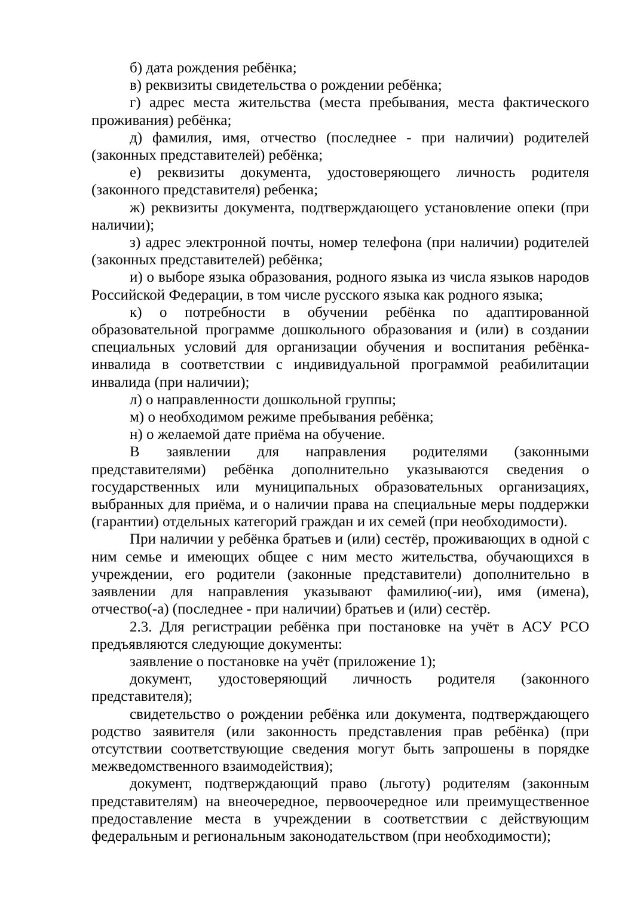б) дата рождения ребёнка;
в) реквизиты свидетельства о рождении ребёнка;
г) адрес места жительства (места пребывания, места фактического проживания) ребёнка;
д) фамилия, имя, отчество (последнее - при наличии) родителей (законных представителей) ребёнка;
е) реквизиты документа, удостоверяющего личность родителя (законного представителя) ребенка;
ж) реквизиты документа, подтверждающего установление опеки (при наличии);
з) адрес электронной почты, номер телефона (при наличии) родителей (законных представителей) ребёнка;
и) о выборе языка образования, родного языка из числа языков народов Российской Федерации, в том числе русского языка как родного языка;
к) о потребности в обучении ребёнка по адаптированной образовательной программе дошкольного образования и (или) в создании специальных условий для организации обучения и воспитания ребёнка-инвалида в соответствии с индивидуальной программой реабилитации инвалида (при наличии);
л) о направленности дошкольной группы;
м) о необходимом режиме пребывания ребёнка;
н) о желаемой дате приёма на обучение.
В заявлении для направления родителями (законными представителями) ребёнка дополнительно указываются сведения о государственных или муниципальных образовательных организациях, выбранных для приёма, и о наличии права на специальные меры поддержки (гарантии) отдельных категорий граждан и их семей (при необходимости).
При наличии у ребёнка братьев и (или) сестёр, проживающих в одной с ним семье и имеющих общее с ним место жительства, обучающихся в учреждении, его родители (законные представители) дополнительно в заявлении для направления указывают фамилию(-ии), имя (имена), отчество(-а) (последнее - при наличии) братьев и (или) сестёр.
2.3. Для регистрации ребёнка при постановке на учёт в АСУ РСО предъявляются следующие документы:
заявление о постановке на учёт (приложение 1);
документ, удостоверяющий личность родителя (законного представителя);
свидетельство о рождении ребёнка или документа, подтверждающего родство заявителя (или законность представления прав ребёнка) (при отсутствии соответствующие сведения могут быть запрошены в порядке межведомственного взаимодействия);
документ, подтверждающий право (льготу) родителям (законным представителям) на внеочередное, первоочередное или преимущественное предоставление места в учреждении в соответствии с действующим федеральным и региональным законодательством (при необходимости);